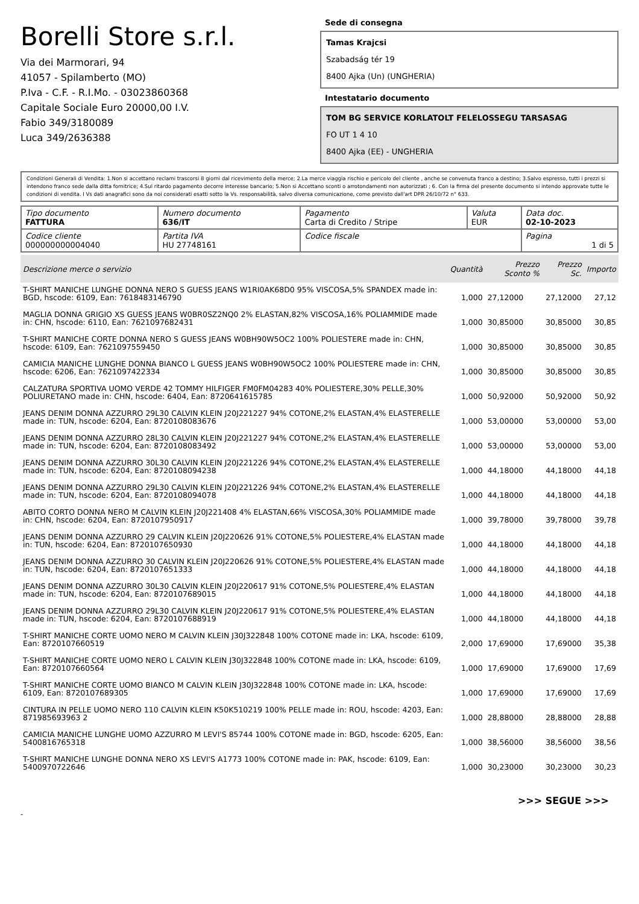Borelli Store s.r.l.
Via dei Marmorari, 94
41057 - Spilamberto (MO)
P.Iva - C.F. - R.I.Mo. - 03023860368
Capitale Sociale Euro 20000,00 I.V.
Fabio 349/3180089
Luca 349/2636388
Sede di consegna
Tamas Krajcsi
Szabadság tér 19
8400 Ajka (Un) (UNGHERIA)
Intestatario documento
TOM BG SERVICE KORLATOLT FELELOSSEGU TARSASAG
FO UT 1 4 10
8400 Ajka (EE) - UNGHERIA
Condizioni Generali di Vendita: 1.Non si accettano reclami trascorsi 8 giorni dal ricevimento della merce; 2.La merce viaggia rischio e pericolo del cliente , anche se convenuta franco a destino; 3.Salvo espresso, tutti i prezzi si intendono franco sede dalla ditta fornitrice; 4.Sul ritardo pagamento decorre interesse bancario; 5.Non si Accettano sconti o arrotondamenti non autorizzati ; 6. Con la firma del presente documento si intendo approvate tutte le condizioni di vendita. I Vs dati anagrafici sono da noi considerati esatti sotto la Vs. responsabilità, salvo diversa comunicazione, come previsto dall'art DPR 26/10/72 n° 633.
| Tipo documento FATTURA | Numero documento 636/IT | Pagamento Carta di Credito / Stripe | Valuta EUR | Data doc. 02-10-2023 |
| Codice cliente 000000000004040 | Partita IVA HU 27748161 | Codice fiscale | | Pagina 1 di 5 |
| Descrizione merce o servizio | Quantità | Prezzo Sconto % | Prezzo Sc. | Importo |
| --- | --- | --- | --- | --- |
| T-SHIRT MANICHE LUNGHE DONNA NERO S GUESS JEANS W1RI0AK68D0 95% VISCOSA,5% SPANDEX made in: BGD, hscode: 6109, Ean: 7618483146790 | 1,000 | 27,12000 | 27,12000 | 27,12 |
| MAGLIA DONNA GRIGIO XS GUESS JEANS W0BR0SZ2NQ0 2% ELASTAN,82% VISCOSA,16% POLIAMMIDE made in: CHN, hscode: 6110, Ean: 7621097682431 | 1,000 | 30,85000 | 30,85000 | 30,85 |
| T-SHIRT MANICHE CORTE DONNA NERO S GUESS JEANS W0BH90W5OC2 100% POLIESTERE made in: CHN, hscode: 6109, Ean: 7621097559450 | 1,000 | 30,85000 | 30,85000 | 30,85 |
| CAMICIA MANICHE LUNGHE DONNA BIANCO L GUESS JEANS W0BH90W5OC2 100% POLIESTERE made in: CHN, hscode: 6206, Ean: 7621097422334 | 1,000 | 30,85000 | 30,85000 | 30,85 |
| CALZATURA SPORTIVA UOMO VERDE 42 TOMMY HILFIGER FM0FM04283 40% POLIESTERE,30% PELLE,30% POLIURETANO made in: CHN, hscode: 6404, Ean: 8720641615785 | 1,000 | 50,92000 | 50,92000 | 50,92 |
| JEANS DENIM DONNA AZZURRO 29L30 CALVIN KLEIN J20J221227 94% COTONE,2% ELASTAN,4% ELASTERELLE made in: TUN, hscode: 6204, Ean: 8720108083676 | 1,000 | 53,00000 | 53,00000 | 53,00 |
| JEANS DENIM DONNA AZZURRO 28L30 CALVIN KLEIN J20J221227 94% COTONE,2% ELASTAN,4% ELASTERELLE made in: TUN, hscode: 6204, Ean: 8720108083492 | 1,000 | 53,00000 | 53,00000 | 53,00 |
| JEANS DENIM DONNA AZZURRO 30L30 CALVIN KLEIN J20J221226 94% COTONE,2% ELASTAN,4% ELASTERELLE made in: TUN, hscode: 6204, Ean: 8720108094238 | 1,000 | 44,18000 | 44,18000 | 44,18 |
| JEANS DENIM DONNA AZZURRO 29L30 CALVIN KLEIN J20J221226 94% COTONE,2% ELASTAN,4% ELASTERELLE made in: TUN, hscode: 6204, Ean: 8720108094078 | 1,000 | 44,18000 | 44,18000 | 44,18 |
| ABITO CORTO DONNA NERO M CALVIN KLEIN J20J221408 4% ELASTAN,66% VISCOSA,30% POLIAMMIDE made in: CHN, hscode: 6204, Ean: 8720107950917 | 1,000 | 39,78000 | 39,78000 | 39,78 |
| JEANS DENIM DONNA AZZURRO 29 CALVIN KLEIN J20J220626 91% COTONE,5% POLIESTERE,4% ELASTAN made in: TUN, hscode: 6204, Ean: 8720107650930 | 1,000 | 44,18000 | 44,18000 | 44,18 |
| JEANS DENIM DONNA AZZURRO 30 CALVIN KLEIN J20J220626 91% COTONE,5% POLIESTERE,4% ELASTAN made in: TUN, hscode: 6204, Ean: 8720107651333 | 1,000 | 44,18000 | 44,18000 | 44,18 |
| JEANS DENIM DONNA AZZURRO 30L30 CALVIN KLEIN J20J220617 91% COTONE,5% POLIESTERE,4% ELASTAN made in: TUN, hscode: 6204, Ean: 8720107689015 | 1,000 | 44,18000 | 44,18000 | 44,18 |
| JEANS DENIM DONNA AZZURRO 29L30 CALVIN KLEIN J20J220617 91% COTONE,5% POLIESTERE,4% ELASTAN made in: TUN, hscode: 6204, Ean: 8720107688919 | 1,000 | 44,18000 | 44,18000 | 44,18 |
| T-SHIRT MANICHE CORTE UOMO NERO M CALVIN KLEIN J30J322848 100% COTONE made in: LKA, hscode: 6109, Ean: 8720107660519 | 2,000 | 17,69000 | 17,69000 | 35,38 |
| T-SHIRT MANICHE CORTE UOMO NERO L CALVIN KLEIN J30J322848 100% COTONE made in: LKA, hscode: 6109, Ean: 8720107660564 | 1,000 | 17,69000 | 17,69000 | 17,69 |
| T-SHIRT MANICHE CORTE UOMO BIANCO M CALVIN KLEIN J30J322848 100% COTONE made in: LKA, hscode: 6109, Ean: 8720107689305 | 1,000 | 17,69000 | 17,69000 | 17,69 |
| CINTURA IN PELLE UOMO NERO 110 CALVIN KLEIN K50K510219 100% PELLE made in: ROU, hscode: 4203, Ean: 871985693963 2 | 1,000 | 28,88000 | 28,88000 | 28,88 |
| CAMICIA MANICHE LUNGHE UOMO AZZURRO M LEVI'S 85744 100% COTONE made in: BGD, hscode: 6205, Ean: 5400816765318 | 1,000 | 38,56000 | 38,56000 | 38,56 |
| T-SHIRT MANICHE LUNGHE DONNA NERO XS LEVI'S A1773 100% COTONE made in: PAK, hscode: 6109, Ean: 5400970722646 | 1,000 | 30,23000 | 30,23000 | 30,23 |
>>> SEGUE >>>
-